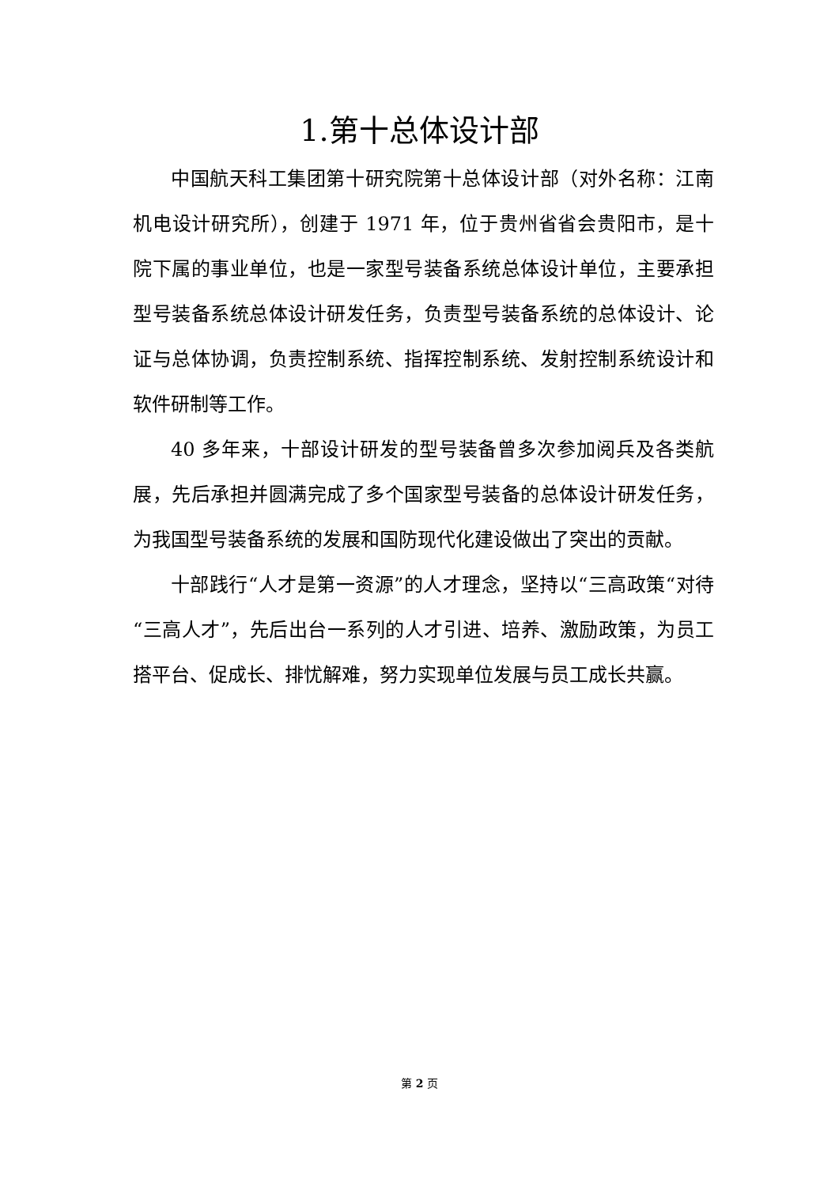1.第十总体设计部
中国航天科工集团第十研究院第十总体设计部（对外名称：江南机电设计研究所），创建于 1971 年，位于贵州省省会贵阳市，是十院下属的事业单位，也是一家型号装备系统总体设计单位，主要承担型号装备系统总体设计研发任务，负责型号装备系统的总体设计、论证与总体协调，负责控制系统、指挥控制系统、发射控制系统设计和软件研制等工作。
40 多年来，十部设计研发的型号装备曾多次参加阅兵及各类航展，先后承担并圆满完成了多个国家型号装备的总体设计研发任务，为我国型号装备系统的发展和国防现代化建设做出了突出的贡献。
十部践行“人才是第一资源”的人才理念，坚持以“三高政策“对待“三高人才”，先后出台一系列的人才引进、培养、激励政策，为员工搭平台、促成长、排忧解难，努力实现单位发展与员工成长共赢。
第 2 页